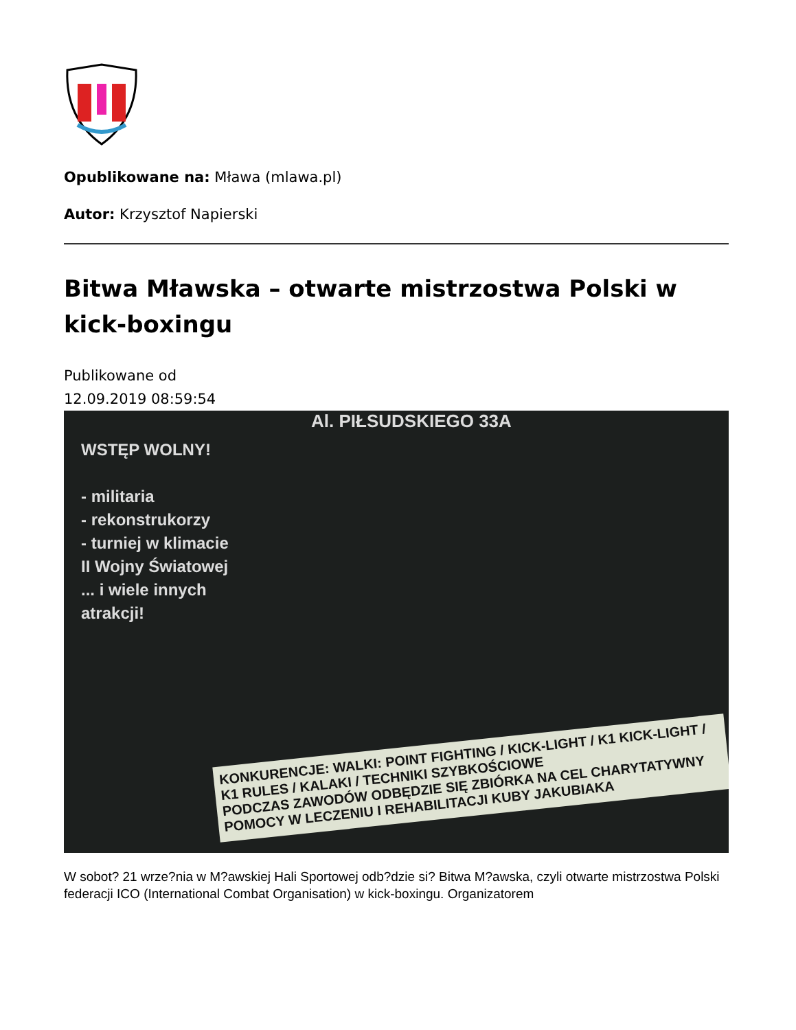Opublikowane na: Mława (mlawa.pl)
Autor: Krzysztof Napierski
Bitwa Mławska – otwarte mistrzostwa Polski w kick-boxingu
Publikowane od
12.09.2019 08:59:54
Al. PIŁSUDSKIEGO 33A
WSTĘP WOLNY!
- militaria
- rekonstrukorzy
- turniej w klimacie
II Wojny Światowej
... i wiele innych
atrakcji!
KONKURENCJE: WALKI: POINT FIGHTING / KICK-LIGHT / K1 KICK-LIGHT / K1 RULES / KALAKI / TECHNIKI SZYBKOŚCIOWE
PODCZAS ZAWODÓW ODBĘDZIE SIĘ ZBIÓRKA NA CEL CHARYTATYWNY
POMOCY W LECZENIU I REHABILITACJI KUBY JAKUBIAKA
W sobot? 21 wrze?nia w M?awskiej Hali Sportowej odb?dzie si? Bitwa M?awska, czyli otwarte mistrzostwa Polski federacji ICO (International Combat Organisation) w kick-boxingu. Organizatorem